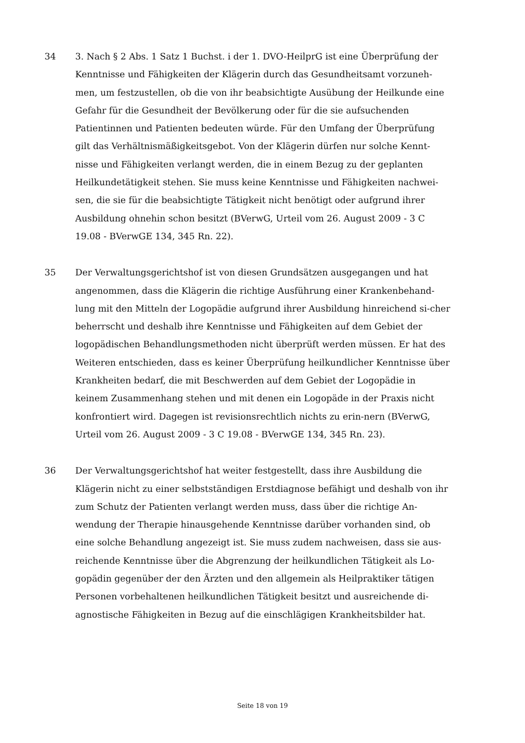34 3. Nach § 2 Abs. 1 Satz 1 Buchst. i der 1. DVO-HeilprG ist eine Überprüfung der Kenntnisse und Fähigkeiten der Klägerin durch das Gesundheitsamt vorzuneh-men, um festzustellen, ob die von ihr beabsichtigte Ausübung der Heilkunde eine Gefahr für die Gesundheit der Bevölkerung oder für die sie aufsuchenden Patientinnen und Patienten bedeuten würde. Für den Umfang der Überprüfung gilt das Verhältnismäßigkeitsgebot. Von der Klägerin dürfen nur solche Kennt-nisse und Fähigkeiten verlangt werden, die in einem Bezug zu der geplanten Heilkundetätigkeit stehen. Sie muss keine Kenntnisse und Fähigkeiten nachwei-sen, die sie für die beabsichtigte Tätigkeit nicht benötigt oder aufgrund ihrer Ausbildung ohnehin schon besitzt (BVerwG, Urteil vom 26. August 2009 - 3 C 19.08 - BVerwGE 134, 345 Rn. 22).
35 Der Verwaltungsgerichtshof ist von diesen Grundsätzen ausgegangen und hat angenommen, dass die Klägerin die richtige Ausführung einer Krankenbehand-lung mit den Mitteln der Logopädie aufgrund ihrer Ausbildung hinreichend si-cher beherrscht und deshalb ihre Kenntnisse und Fähigkeiten auf dem Gebiet der logopädischen Behandlungsmethoden nicht überprüft werden müssen. Er hat des Weiteren entschieden, dass es keiner Überprüfung heilkundlicher Kenntnisse über Krankheiten bedarf, die mit Beschwerden auf dem Gebiet der Logopädie in keinem Zusammenhang stehen und mit denen ein Logopäde in der Praxis nicht konfrontiert wird. Dagegen ist revisionsrechtlich nichts zu erin-nern (BVerwG, Urteil vom 26. August 2009 - 3 C 19.08 - BVerwGE 134, 345 Rn. 23).
36 Der Verwaltungsgerichtshof hat weiter festgestellt, dass ihre Ausbildung die Klägerin nicht zu einer selbstständigen Erstdiagnose befähigt und deshalb von ihr zum Schutz der Patienten verlangt werden muss, dass über die richtige An-wendung der Therapie hinausgehende Kenntnisse darüber vorhanden sind, ob eine solche Behandlung angezeigt ist. Sie muss zudem nachweisen, dass sie aus-reichende Kenntnisse über die Abgrenzung der heilkundlichen Tätigkeit als Lo-gopädin gegenüber der den Ärzten und den allgemein als Heilpraktiker tätigen Personen vorbehaltenen heilkundlichen Tätigkeit besitzt und ausreichende di-agnostische Fähigkeiten in Bezug auf die einschlägigen Krankheitsbilder hat.
Seite 18 von 19